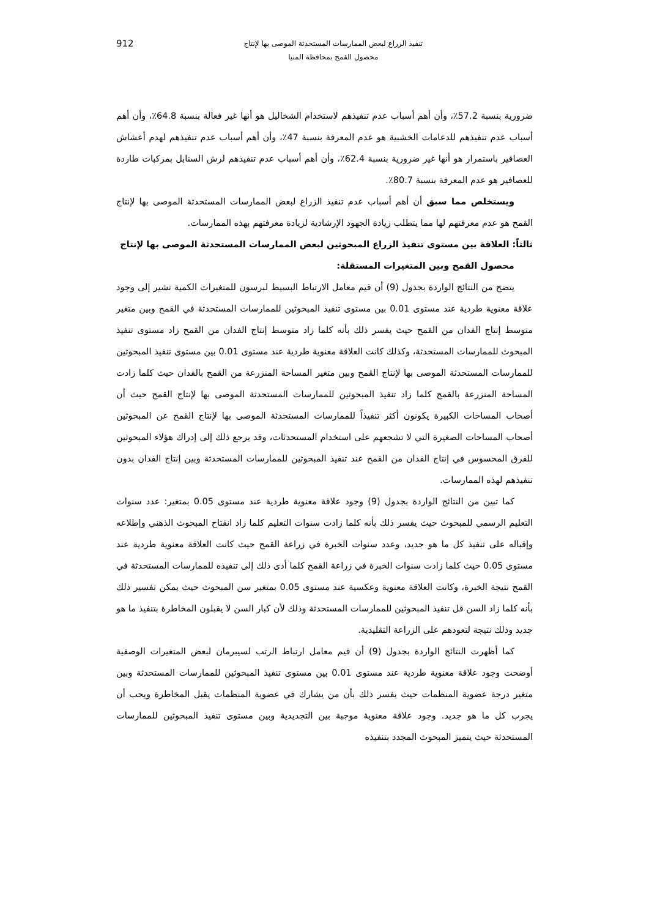تنفيذ الزراع لبعض الممارسات المستحدثة الموصى بها لإنتاج
محصول القمح بمحافظة المنيا
912
ضرورية بنسبة 57.2٪، وأن أهم أسباب عدم تنفيذهم لاستخدام الشخاليل هو أنها غير فعالة بنسبة 64.8٪، وأن أهم أسباب عدم تنفيذهم للدعامات الخشبية هو عدم المعرفة بنسبة 47٪، وأن أهم أسباب عدم تنفيذهم لهدم أعشاش العصافير باستمرار هو أنها غير ضرورية بنسبة 62.4٪، وأن أهم أسباب عدم تنفيذهم لرش السنابل بمركبات طاردة للعصافير هو عدم المعرفة بنسبة 80.7٪.
ويستخلص مما سبق أن أهم أسباب عدم تنفيذ الزراع لبعض الممارسات المستحدثة الموصى بها لإنتاج القمح هو عدم معرفتهم لها مما يتطلب زيادة الجهود الإرشادية لزيادة معرفتهم بهذه الممارسات.
ثالثاً: العلاقة بين مستوى تنفيذ الزراع المبحوثين لبعض الممارسات المستحدثة الموصى بها لإنتاج
محصول القمح وبين المتغيرات المستقلة:
يتضح من النتائج الواردة بجدول (9) أن قيم معامل الارتباط البسيط لبرسون للمتغيرات الكمية تشير إلى وجود علاقة معنوية طردية عند مستوى 0.01 بين مستوى تنفيذ المبحوثين للممارسات المستحدثة في القمح وبين متغير متوسط إنتاج الفدان من القمح حيث يفسر ذلك بأنه كلما زاد متوسط إنتاج الفدان من القمح زاد مستوى تنفيذ المبحوث للممارسات المستحدثة، وكذلك كانت العلاقة معنوية طردية عند مستوى 0.01 بين مستوى تنفيذ المبحوثين للممارسات المستحدثة الموصى بها لإنتاج القمح وبين متغير المساحة المنزرعة من القمح بالفدان حيث كلما زادت المساحة المنزرعة بالقمح كلما زاد تنفيذ المبحوثين للممارسات المستحدثة الموصى بها لإنتاج القمح حيث أن أصحاب المساحات الكبيرة يكونون أكثر تنفيذاً للممارسات المستحدثة الموصى بها لإنتاج القمح عن المبحوثين أصحاب المساحات الصغيرة التي لا تشجعهم على استخدام المستحدثات، وقد يرجع ذلك إلى إدراك هؤلاء المبحوثين للفرق المحسوس في إنتاج الفدان من القمح عند تنفيذ المبحوثين للممارسات المستحدثة وبين إنتاج الفدان بدون تنفيذهم لهذه الممارسات.
كما تبين من النتائج الواردة بجدول (9) وجود علاقة معنوية طردية عند مستوى 0.05 بمتغير: عدد سنوات التعليم الرسمي للمبحوث حيث يفسر ذلك بأنه كلما زادت سنوات التعليم كلما زاد انفتاح المبحوث الذهني وإطلاعه وإقباله على تنفيذ كل ما هو جديد، وعدد سنوات الخبرة في زراعة القمح حيث كانت العلاقة معنوية طردية عند مستوى 0.05 حيث كلما زادت سنوات الخبرة في زراعة القمح كلما أدى ذلك إلى تنفيذه للممارسات المستحدثة في القمح نتيجة الخبرة، وكانت العلاقة معنوية وعكسية عند مستوى 0.05 بمتغير سن المبحوث حيث يمكن تفسير ذلك بأنه كلما زاد السن قل تنفيذ المبحوثين للممارسات المستحدثة وذلك لأن كبار السن لا يقبلون المخاطرة بتنفيذ ما هو جديد وذلك نتيجة لتعودهم على الزراعة التقليدية.
كما أظهرت النتائج الواردة بجدول (9) أن قيم معامل ارتباط الرتب لسيبرمان لبعض المتغيرات الوصفية أوضحت وجود علاقة معنوية طردية عند مستوى 0.01 بين مستوى تنفيذ المبحوثين للممارسات المستحدثة وبين متغير درجة عضوية المنظمات حيث يفسر ذلك بأن من يشارك في عضوية المنظمات يقبل المخاطرة ويحب أن يجرب كل ما هو جديد. وجود علاقة معنوية موجبة بين التجديدية وبين مستوى تنفيذ المبحوثين للممارسات المستحدثة حيث يتميز المبحوث المجدد بتنفيذه